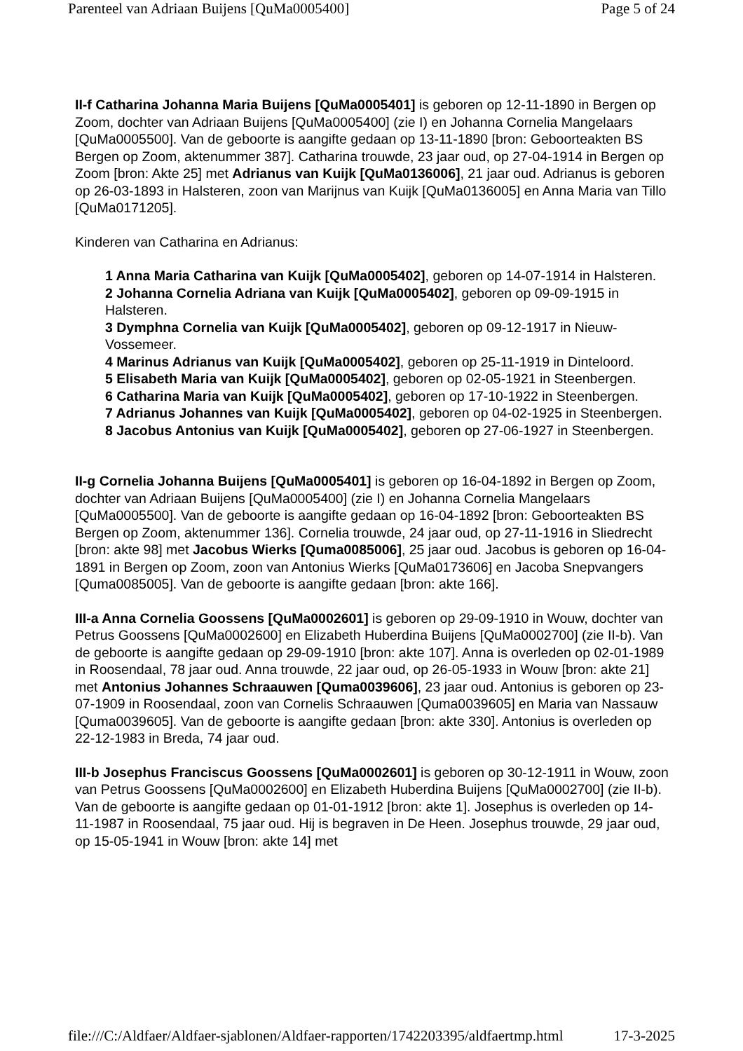Parenteel van Adriaan Buijens [QuMa0005400] Page 5 of 24
II-f Catharina Johanna Maria Buijens [QuMa0005401] is geboren op 12-11-1890 in Bergen op Zoom, dochter van Adriaan Buijens [QuMa0005400] (zie I) en Johanna Cornelia Mangelaars [QuMa0005500]. Van de geboorte is aangifte gedaan op 13-11-1890 [bron: Geboorteakten BS Bergen op Zoom, aktenummer 387]. Catharina trouwde, 23 jaar oud, op 27-04-1914 in Bergen op Zoom [bron: Akte 25] met Adrianus van Kuijk [QuMa0136006], 21 jaar oud. Adrianus is geboren op 26-03-1893 in Halsteren, zoon van Marijnus van Kuijk [QuMa0136005] en Anna Maria van Tillo [QuMa0171205].
Kinderen van Catharina en Adrianus:
1 Anna Maria Catharina van Kuijk [QuMa0005402], geboren op 14-07-1914 in Halsteren.
2 Johanna Cornelia Adriana van Kuijk [QuMa0005402], geboren op 09-09-1915 in Halsteren.
3 Dymphna Cornelia van Kuijk [QuMa0005402], geboren op 09-12-1917 in Nieuw-Vossemeer.
4 Marinus Adrianus van Kuijk [QuMa0005402], geboren op 25-11-1919 in Dinteloord.
5 Elisabeth Maria van Kuijk [QuMa0005402], geboren op 02-05-1921 in Steenbergen.
6 Catharina Maria van Kuijk [QuMa0005402], geboren op 17-10-1922 in Steenbergen.
7 Adrianus Johannes van Kuijk [QuMa0005402], geboren op 04-02-1925 in Steenbergen.
8 Jacobus Antonius van Kuijk [QuMa0005402], geboren op 27-06-1927 in Steenbergen.
II-g Cornelia Johanna Buijens [QuMa0005401] is geboren op 16-04-1892 in Bergen op Zoom, dochter van Adriaan Buijens [QuMa0005400] (zie I) en Johanna Cornelia Mangelaars [QuMa0005500]. Van de geboorte is aangifte gedaan op 16-04-1892 [bron: Geboorteakten BS Bergen op Zoom, aktenummer 136]. Cornelia trouwde, 24 jaar oud, op 27-11-1916 in Sliedrecht [bron: akte 98] met Jacobus Wierks [Quma0085006], 25 jaar oud. Jacobus is geboren op 16-04-1891 in Bergen op Zoom, zoon van Antonius Wierks [QuMa0173606] en Jacoba Snepvangers [Quma0085005]. Van de geboorte is aangifte gedaan [bron: akte 166].
III-a Anna Cornelia Goossens [QuMa0002601] is geboren op 29-09-1910 in Wouw, dochter van Petrus Goossens [QuMa0002600] en Elizabeth Huberdina Buijens [QuMa0002700] (zie II-b). Van de geboorte is aangifte gedaan op 29-09-1910 [bron: akte 107]. Anna is overleden op 02-01-1989 in Roosendaal, 78 jaar oud. Anna trouwde, 22 jaar oud, op 26-05-1933 in Wouw [bron: akte 21] met Antonius Johannes Schraauwen [Quma0039606], 23 jaar oud. Antonius is geboren op 23-07-1909 in Roosendaal, zoon van Cornelis Schraauwen [Quma0039605] en Maria van Nassauw [Quma0039605]. Van de geboorte is aangifte gedaan [bron: akte 330]. Antonius is overleden op 22-12-1983 in Breda, 74 jaar oud.
III-b Josephus Franciscus Goossens [QuMa0002601] is geboren op 30-12-1911 in Wouw, zoon van Petrus Goossens [QuMa0002600] en Elizabeth Huberdina Buijens [QuMa0002700] (zie II-b). Van de geboorte is aangifte gedaan op 01-01-1912 [bron: akte 1]. Josephus is overleden op 14-11-1987 in Roosendaal, 75 jaar oud. Hij is begraven in De Heen. Josephus trouwde, 29 jaar oud, op 15-05-1941 in Wouw [bron: akte 14] met
file:///C:/Aldfaer/Aldfaer-sjablonen/Aldfaer-rapporten/1742203395/aldfaertmp.html 17-3-2025